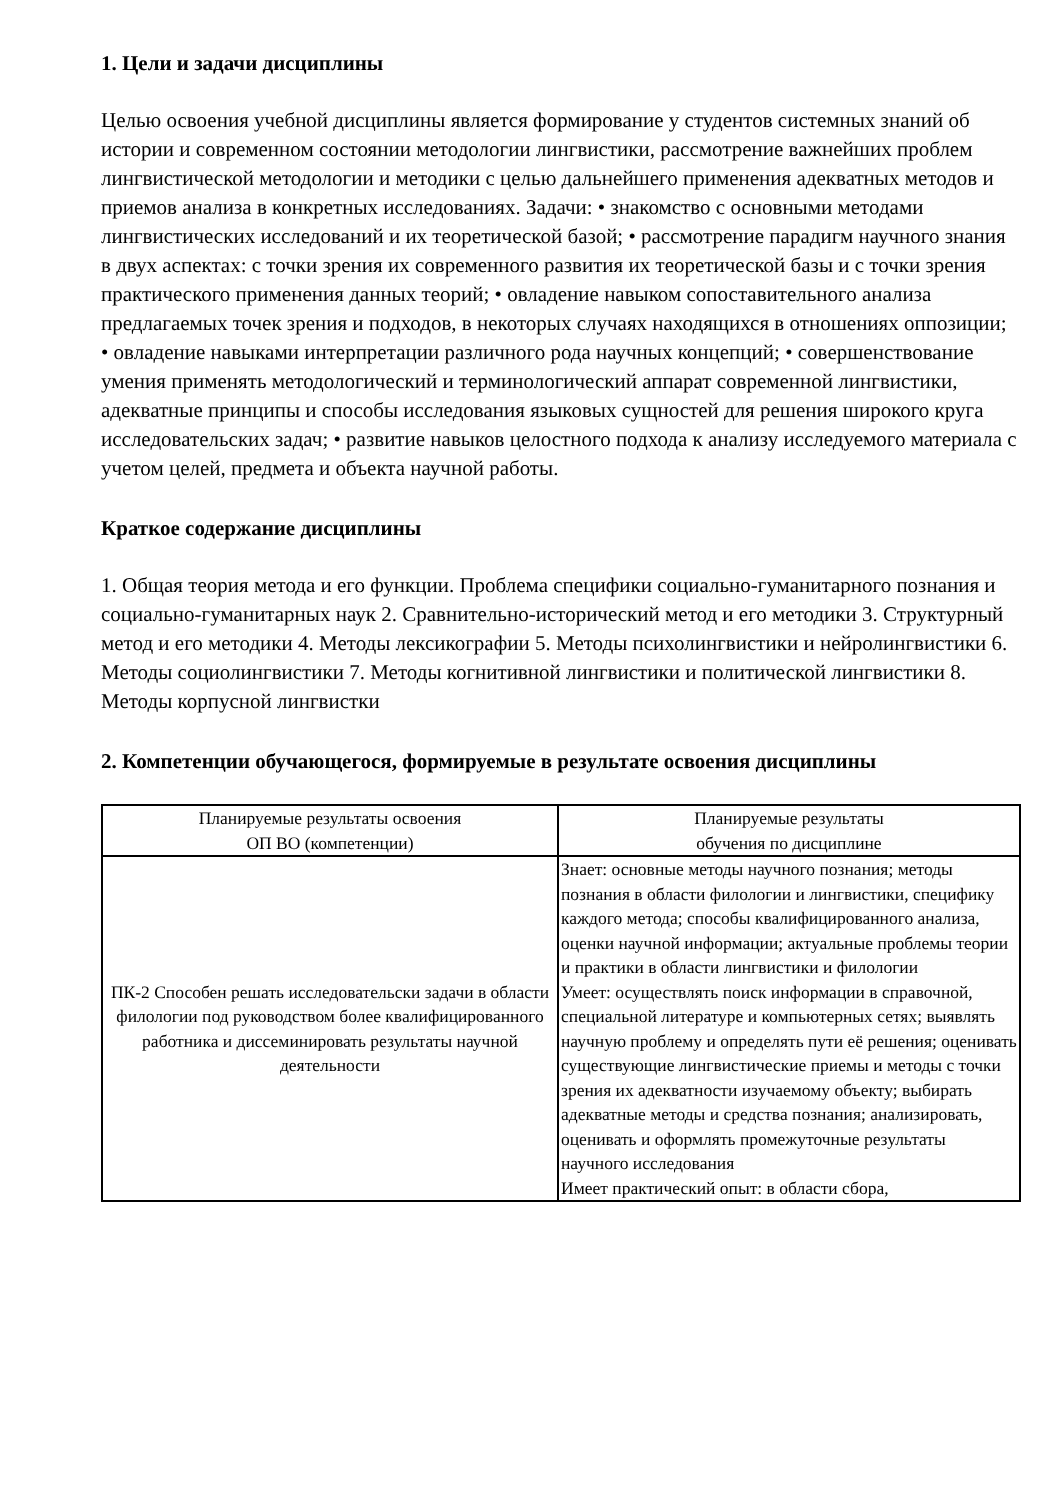1. Цели и задачи дисциплины
Целью освоения учебной дисциплины является формирование у студентов системных знаний об истории и современном состоянии методологии лингвистики, рассмотрение важнейших проблем лингвистической методологии и методики с целью дальнейшего применения адекватных методов и приемов анализа в конкретных исследованиях. Задачи: • знакомство с основными методами лингвистических исследований и их теоретической базой; • рассмотрение парадигм научного знания в двух аспектах: с точки зрения их современного развития их теоретической базы и с точки зрения практического применения данных теорий; • овладение навыком сопоставительного анализа предлагаемых точек зрения и подходов, в некоторых случаях находящихся в отношениях оппозиции; • овладение навыками интерпретации различного рода научных концепций; • совершенствование умения применять методологический и терминологический аппарат современной лингвистики, адекватные принципы и способы исследования языковых сущностей для решения широкого круга исследовательских задач; • развитие навыков целостного подхода к анализу исследуемого материала с учетом целей, предмета и объекта научной работы.
Краткое содержание дисциплины
1. Общая теория метода и его функции. Проблема специфики социально-гуманитарного познания и социально-гуманитарных наук 2. Сравнительно-исторический метод и его методики 3. Структурный метод и его методики 4. Методы лексикографии 5. Методы психолингвистики и нейролингвистики 6. Методы социолингвистики 7. Методы когнитивной лингвистики и политической лингвистики 8. Методы корпусной лингвистки
2. Компетенции обучающегося, формируемые в результате освоения дисциплины
| Планируемые результаты освоения ОП ВО (компетенции) | Планируемые результаты обучения по дисциплине |
| --- | --- |
| ПК-2 Способен решать исследовательски задачи в области филологии под руководством более квалифицированного работника и диссеминировать результаты научной деятельности | Знает: основные методы научного познания; методы познания в области филологии и лингвистики, специфику каждого метода; способы квалифицированного анализа, оценки научной информации; актуальные проблемы теории и практики в области лингвистики и филологии Умеет: осуществлять поиск информации в справочной, специальной литературе и компьютерных сетях; выявлять научную проблему и определять пути её решения; оценивать существующие лингвистические приемы и методы с точки зрения их адекватности изучаемому объекту; выбирать адекватные методы и средства познания; анализировать, оценивать и оформлять промежуточные результаты научного исследования Имеет практический опыт: в области сбора, |